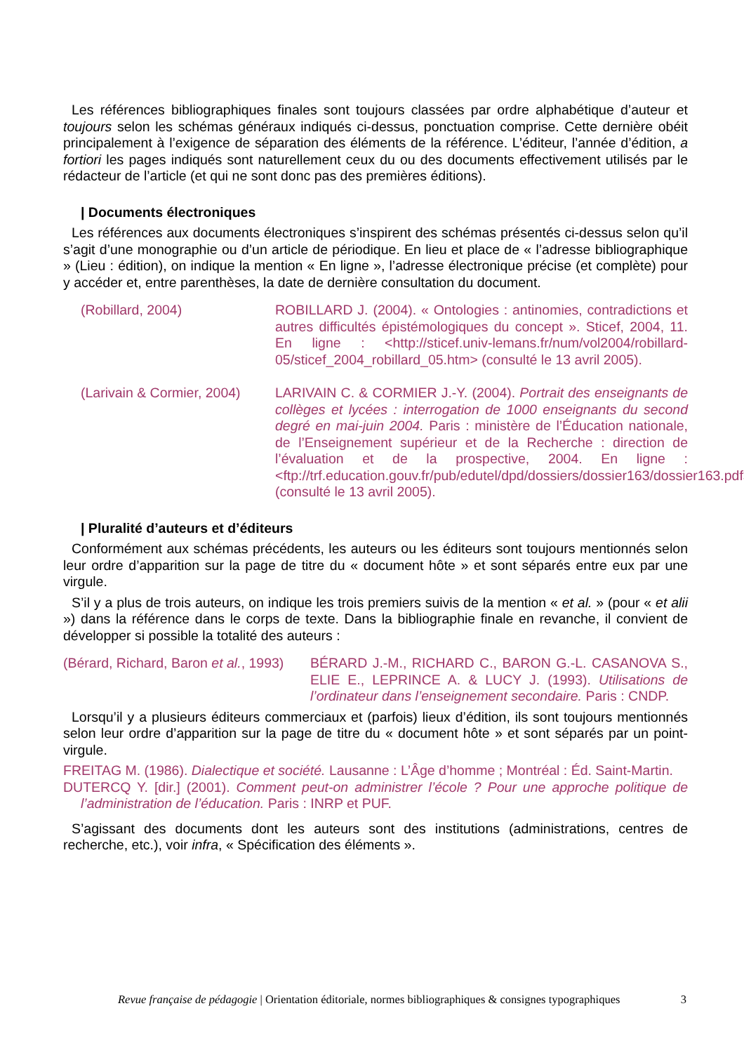Les références bibliographiques finales sont toujours classées par ordre alphabétique d’auteur et toujours selon les schémas généraux indiqués ci-dessus, ponctuation comprise. Cette dernière obéit principalement à l’exigence de séparation des éléments de la référence. L’éditeur, l’année d’édition, a fortiori les pages indiqués sont naturellement ceux du ou des documents effectivement utilisés par le rédacteur de l’article (et qui ne sont donc pas des premières éditions).
| Documents électroniques
Les références aux documents électroniques s’inspirent des schémas présentés ci-dessus selon qu’il s’agit d’une monographie ou d’un article de périodique. En lieu et place de « l’adresse bibliographique » (Lieu : édition), on indique la mention « En ligne », l’adresse électronique précise (et complète) pour y accéder et, entre parenthèses, la date de dernière consultation du document.
(Robillard, 2004) ROBILLARD J. (2004). « Ontologies : antinomies, contradictions et autres difficultés épistémologiques du concept ». Sticef, 2004, 11. En ligne : <http://sticef.univ-lemans.fr/num/vol2004/robillard-05/sticef_2004_robillard_05.htm> (consulté le 13 avril 2005).
(Larivain & Cormier, 2004) LARIVAIN C. & CORMIER J.-Y. (2004). Portrait des enseignants de collèges et lycées : interrogation de 1000 enseignants du second degré en mai-juin 2004. Paris : ministère de l’Éducation nationale, de l’Enseignement supérieur et de la Recherche : direction de l’évaluation et de la prospective, 2004. En ligne : <ftp://trf.education.gouv.fr/pub/edutel/dpd/dossiers/dossier163/dossier163.pdf> (consulté le 13 avril 2005).
| Pluralité d’auteurs et d’éditeurs
Conformément aux schémas précédents, les auteurs ou les éditeurs sont toujours mentionnés selon leur ordre d’apparition sur la page de titre du « document hôte » et sont séparés entre eux par une virgule.
S’il y a plus de trois auteurs, on indique les trois premiers suivis de la mention « et al. » (pour « et alii ») dans la référence dans le corps de texte. Dans la bibliographie finale en revanche, il convient de développer si possible la totalité des auteurs :
(Bérard, Richard, Baron et al., 1993) BÉRARD J.-M., RICHARD C., BARON G.-L. CASANOVA S., ELIE E., LEPRINCE A. & LUCY J. (1993). Utilisations de l’ordinateur dans l’enseignement secondaire. Paris : CNDP.
Lorsqu’il y a plusieurs éditeurs commerciaux et (parfois) lieux d’édition, ils sont toujours mentionnés selon leur ordre d’apparition sur la page de titre du « document hôte » et sont séparés par un point-virgule.
FREITAG M. (1986). Dialectique et société. Lausanne : L’Âge d’homme ; Montréal : Éd. Saint-Martin.
DUTERCQ Y. [dir.] (2001). Comment peut-on administrer l’école ? Pour une approche politique de l’administration de l’éducation. Paris : INRP et PUF.
S’agissant des documents dont les auteurs sont des institutions (administrations, centres de recherche, etc.), voir infra, « Spécification des éléments ».
Revue française de pédagogie | Orientation éditoriale, normes bibliographiques & consignes typographiques 3